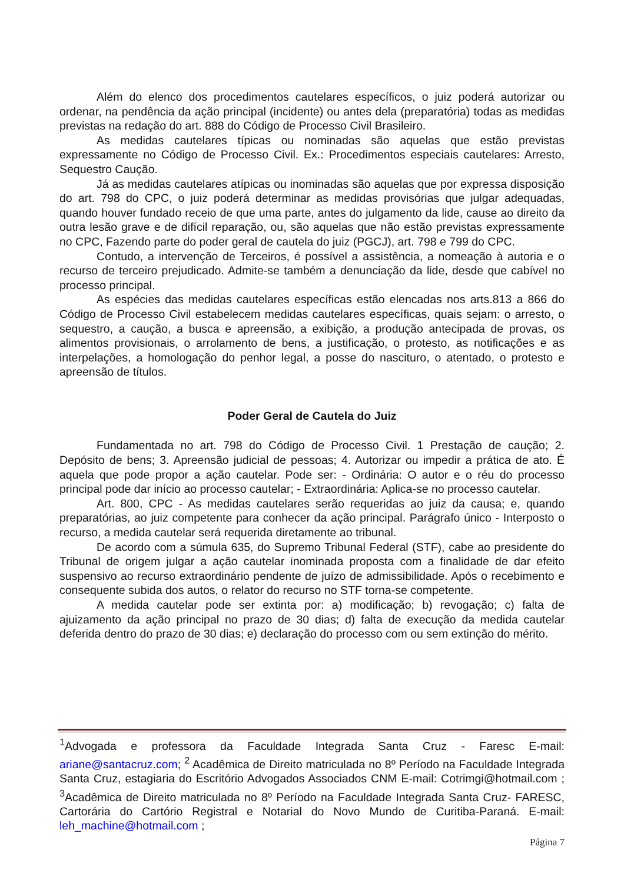Além do elenco dos procedimentos cautelares específicos, o juiz poderá autorizar ou ordenar, na pendência da ação principal (incidente) ou antes dela (preparatória) todas as medidas previstas na redação do art. 888 do Código de Processo Civil Brasileiro.
As medidas cautelares típicas ou nominadas são aquelas que estão previstas expressamente no Código de Processo Civil. Ex.: Procedimentos especiais cautelares: Arresto, Sequestro Caução.
Já as medidas cautelares atípicas ou inominadas são aquelas que por expressa disposição do art. 798 do CPC, o juiz poderá determinar as medidas provisórias que julgar adequadas, quando houver fundado receio de que uma parte, antes do julgamento da lide, cause ao direito da outra lesão grave e de difícil reparação, ou, são aquelas que não estão previstas expressamente no CPC, Fazendo parte do poder geral de cautela do juiz (PGCJ), art. 798 e 799 do CPC.
Contudo, a intervenção de Terceiros, é possível a assistência, a nomeação à autoria e o recurso de terceiro prejudicado. Admite-se também a denunciação da lide, desde que cabível no processo principal.
As espécies das medidas cautelares específicas estão elencadas nos arts.813 a 866 do Código de Processo Civil estabelecem medidas cautelares específicas, quais sejam: o arresto, o sequestro, a caução, a busca e apreensão, a exibição, a produção antecipada de provas, os alimentos provisionais, o arrolamento de bens, a justificação, o protesto, as notificações e as interpelações, a homologação do penhor legal, a posse do nascituro, o atentado, o protesto e apreensão de títulos.
Poder Geral de Cautela do Juiz
Fundamentada no art. 798 do Código de Processo Civil. 1 Prestação de caução; 2. Depósito de bens; 3. Apreensão judicial de pessoas; 4. Autorizar ou impedir a prática de ato. É aquela que pode propor a ação cautelar. Pode ser: - Ordinária: O autor e o réu do processo principal pode dar início ao processo cautelar; - Extraordinária: Aplica-se no processo cautelar.
Art. 800, CPC - As medidas cautelares serão requeridas ao juiz da causa; e, quando preparatórias, ao juiz competente para conhecer da ação principal. Parágrafo único - Interposto o recurso, a medida cautelar será requerida diretamente ao tribunal.
De acordo com a súmula 635, do Supremo Tribunal Federal (STF), cabe ao presidente do Tribunal de origem julgar a ação cautelar inominada proposta com a finalidade de dar efeito suspensivo ao recurso extraordinário pendente de juízo de admissibilidade. Após o recebimento e consequente subida dos autos, o relator do recurso no STF torna-se competente.
A medida cautelar pode ser extinta por: a) modificação; b) revogação; c) falta de ajuizamento da ação principal no prazo de 30 dias; d) falta de execução da medida cautelar deferida dentro do prazo de 30 dias; e) declaração do processo com ou sem extinção do mérito.
<sup>1</sup> Advogada e professora da Faculdade Integrada Santa Cruz - Faresc E-mail: ariane@santacruz.com; <sup>2</sup> Acadêmica de Direito matriculada no 8º Período na Faculdade Integrada Santa Cruz, estagiaria do Escritório Advogados Associados CNM E-mail: Cotrimgi@hotmail.com ; <sup>3</sup>Acadêmica de Direito matriculada no 8º Período na Faculdade Integrada Santa Cruz- FARESC, Cartorária do Cartório Registral e Notarial do Novo Mundo de Curitiba-Paraná. E-mail: leh_machine@hotmail.com ;
Página 7